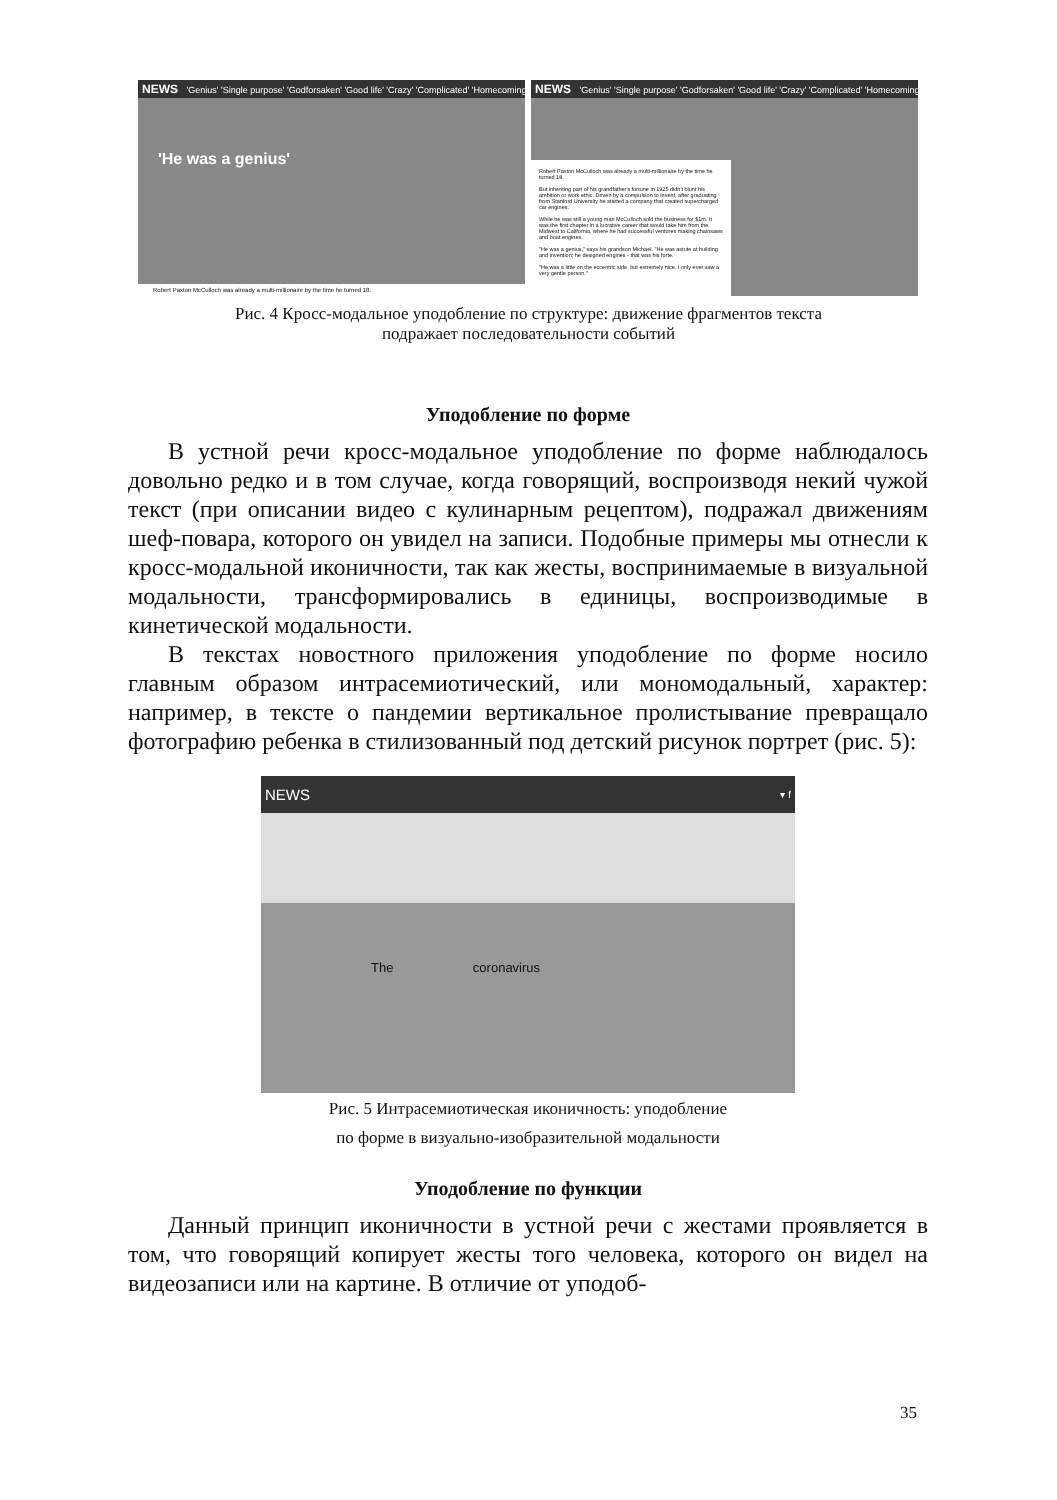NEWS 'Genius' 'Single purpose' 'Godforsaken' 'Good life' 'Crazy' 'Complicated' 'Homecoming'
'He was a genius'
Robert Paxton McCulloch was already a multi-millionaire by the time he turned 18.
NEWS 'Genius' 'Single purpose' 'Godforsaken' 'Good life' 'Crazy' 'Complicated' 'Homecoming'
Robert Paxton McCulloch was already a multi-millionaire by the time he turned 18.
But inheriting part of his grandfather's fortune in 1925 didn't blunt his ambition or work ethic. Driven by a compulsion to invent, after graduating from Stanford University he started a company that created supercharged car engines.
While he was still a young man McCulloch sold the business for $1m. It was the first chapter in a lucrative career that would take him from the Midwest to California, where he had successful ventures making chainsaws and boat engines.
"He was a genius," says his grandson Michael. "He was astute at building and invention; he designed engines - that was his forte.
"He was a little on the eccentric side, but extremely nice. I only ever saw a very gentle person."
Рис. 4 Кросс-модальное уподобление по структуре: движение фрагментов текста
подражает последовательности событий
Уподобление по форме
В устной речи кросс-модальное уподобление по форме наблюдалось довольно редко и в том случае, когда говорящий, воспроизводя некий чужой текст (при описании видео с кулинарным рецептом), подражал движениям шеф-повара, которого он увидел на записи. Подобные примеры мы отнесли к кросс-модальной иконичности, так как жесты, воспринимаемые в визуальной модальности, трансформировались в единицы, воспроизводимые в кинетической модальности.
В текстах новостного приложения уподобление по форме носило главным образом интрасемиотический, или мономодальный, характер: например, в тексте о пандемии вертикальное пролистывание превращало фотографию ребенка в стилизованный под детский рисунок портрет (рис. 5):
NEWS ▾ f
The coronavirus
Рис. 5 Интрасемиотическая иконичность: уподобление
по форме в визуально-изобразительной модальности
Уподобление по функции
Данный принцип иконичности в устной речи с жестами проявляется в том, что говорящий копирует жесты того человека, которого он видел на видеозаписи или на картине. В отличие от уподоб-
35